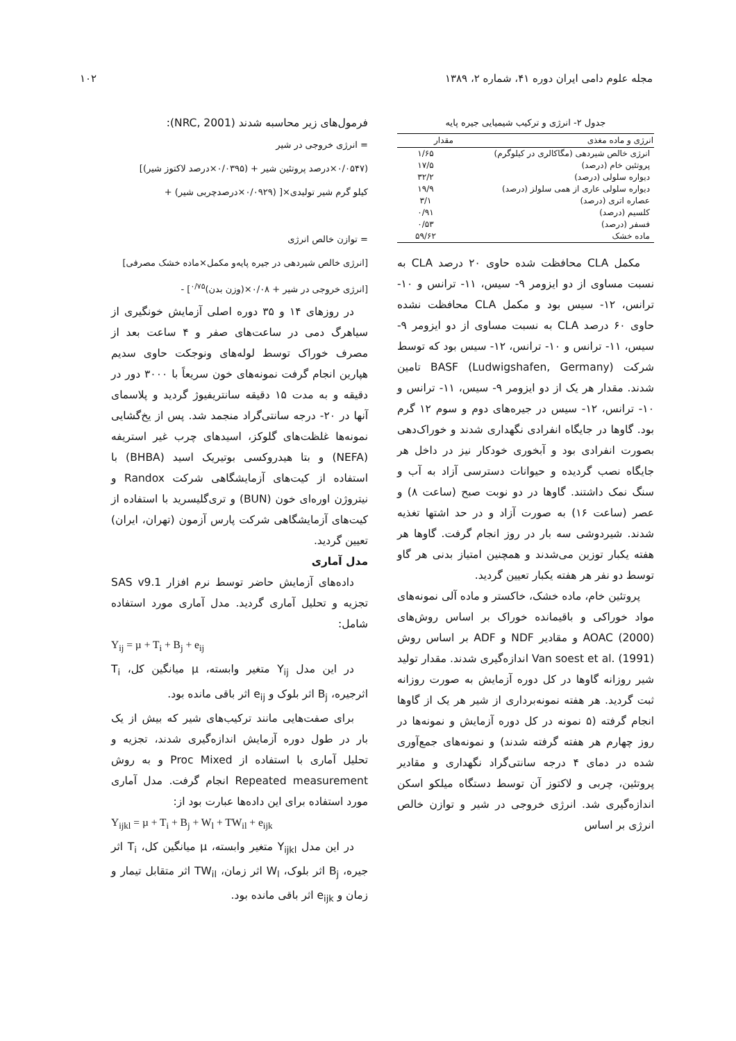مجله علوم دامی ایران دوره ۴۱، شماره ۲، ۱۳۸۹ ۱۰۲
جدول ۲- انرژی و ترکیب شیمیایی جیره پایه
| انرژی و ماده مغذی | مقدار |
| --- | --- |
| انرژی خالص شیردهی (مگاکالری در کیلوگرم) | ۱/۶۵ |
| پروتئین خام (درصد) | ۱۷/۵ |
| دیواره سلولی (درصد) | ۳۲/۲ |
| دیواره سلولی عاری از همی سلولز (درصد) | ۱۹/۹ |
| عصاره اتری (درصد) | ۳/۱ |
| کلسیم (درصد) | ۰/۹۱ |
| فسفر (درصد) | ۰/۵۳ |
| ماده خشک | ۵۹/۶۲ |
مکمل CLA محافظت شده حاوی ۲۰ درصد CLA به نسبت مساوی از دو ایزومر ۹- سیس، ۱۱- ترانس و ۱۰- ترانس، ۱۲- سیس بود و مکمل CLA محافظت نشده حاوی ۶۰ درصد CLA به نسبت مساوی از دو ایزومر ۹- سیس، ۱۱- ترانس و ۱۰- ترانس، ۱۲- سیس بود که توسط شرکت BASF (Ludwigshafen, Germany) تامین شدند. مقدار هر یک از دو ایزومر ۹- سیس، ۱۱- ترانس و ۱۰- ترانس، ۱۲- سیس در جیره‌های دوم و سوم ۱۲ گرم بود. گاوها در جایگاه انفرادی نگهداری شدند و خوراک‌دهی بصورت انفرادی بود و آبخوری خودکار نیز در داخل هر جایگاه نصب گردیده و حیوانات دسترسی آزاد به آب و سنگ نمک داشتند. گاوها در دو نوبت صبح (ساعت ۸) و عصر (ساعت ۱۶) به صورت آزاد و در حد اشتها تغذیه شدند. شیردوشی سه بار در روز انجام گرفت. گاوها هر هفته یکبار توزین می‌شدند و همچنین امتیاز بدنی هر گاو توسط دو نفر هر هفته یکبار تعیین گردید.
پروتئین خام، ماده خشک، خاکستر و ماده آلی نمونه‌های مواد خوراکی و باقیمانده خوراک بر اساس روش‌های AOAC (2000) و مقادیر NDF و ADF بر اساس روش Van soest et al. (1991) اندازه‌گیری شدند. مقدار تولید شیر روزانه گاوها در کل دوره آزمایش به صورت روزانه ثبت گردید. هر هفته نمونه‌برداری از شیر هر یک از گاوها انجام گرفته (۵ نمونه در کل دوره آزمایش و نمونه‌ها در روز چهارم هر هفته گرفته شدند) و نمونه‌های جمع‌آوری شده در دمای ۴ درجه سانتی‌گراد نگهداری و مقادیر پروتئین، چربی و لاکتوز آن توسط دستگاه میلکو اسکن اندازه‌گیری شد. انرژی خروجی در شیر و توازن خالص انرژی بر اساس
فرمول‌های زیر محاسبه شدند (NRC, 2001):
= انرژی خروجی در شیر
(۰/۰۵۴۷×درصد پروتئین شیر + (۰/۰۳۹۵×درصد لاکتوز شیر)]
کیلو گرم شیر تولیدی×[ (۰/۰۹۲۹×درصدچربی شیر) +
= توازن خالص انرژی
[انرژی خالص شیردهی در جیره پایه‌و مکمل×ماده خشک مصرفی]
[انرژی خروجی در شیر + ۰/۰۸×(وزن بدن)<sup>۰/۷۵</sup>] -
در روزهای ۱۴ و ۳۵ دوره اصلی آزمایش خونگیری از سیاهرگ دمی در ساعت‌های صفر و ۴ ساعت بعد از مصرف خوراک توسط لوله‌های ونوجکت حاوی سدیم هپارین انجام گرفت نمونه‌های خون سریعاً با ۳۰۰۰ دور در دقیقه و به مدت ۱۵ دقیقه سانتریفیوژ گردید و پلاسمای آنها در ۲۰- درجه سانتی‌گراد منجمد شد. پس از یخ‌گشایی نمونه‌ها غلظت‌های گلوکز، اسیدهای چرب غیر استریفه (NEFA) و بتا هیدروکسی بوتیریک اسید (BHBA) با استفاده از کیت‌های آزمایشگاهی شرکت Randox و نیتروژن اوره‌ای خون (BUN) و تری‌گلیسرید با استفاده از کیت‌های آزمایشگاهی شرکت پارس آزمون (تهران، ایران) تعیین گردید.
مدل آماری
داده‌های آزمایش حاضر توسط نرم افزار SAS v9.1 تجزیه و تحلیل آماری گردید. مدل آماری مورد استفاده شامل:
Y<sub>ij</sub> = µ + T<sub>i</sub> + B<sub>j</sub> + e<sub>ij</sub>
در این مدل Y<sub>ij</sub> متغیر وابسته، µ میانگین کل، T<sub>i</sub> اثرجیره، B<sub>j</sub> اثر بلوک و e<sub>ij</sub> اثر باقی مانده بود.
برای صفت‌هایی مانند ترکیب‌های شیر که بیش از یک بار در طول دوره آزمایش اندازه‌گیری شدند، تجزیه و تحلیل آماری با استفاده از Proc Mixed و به روش Repeated measurement انجام گرفت. مدل آماری مورد استفاده برای این داده‌ها عبارت بود از:
Y<sub>ijkl</sub> = µ + T<sub>i</sub> + B<sub>j</sub> + W<sub>l</sub> + TW<sub>il</sub> + e<sub>ijk</sub>
در این مدل Y<sub>ijkl</sub> متغیر وابسته، µ میانگین کل، T<sub>i</sub> اثر جیره، B<sub>j</sub> اثر بلوک، W<sub>l</sub> اثر زمان، TW<sub>il</sub> اثر متقابل تیمار و زمان و e<sub>ijk</sub> اثر باقی مانده بود.